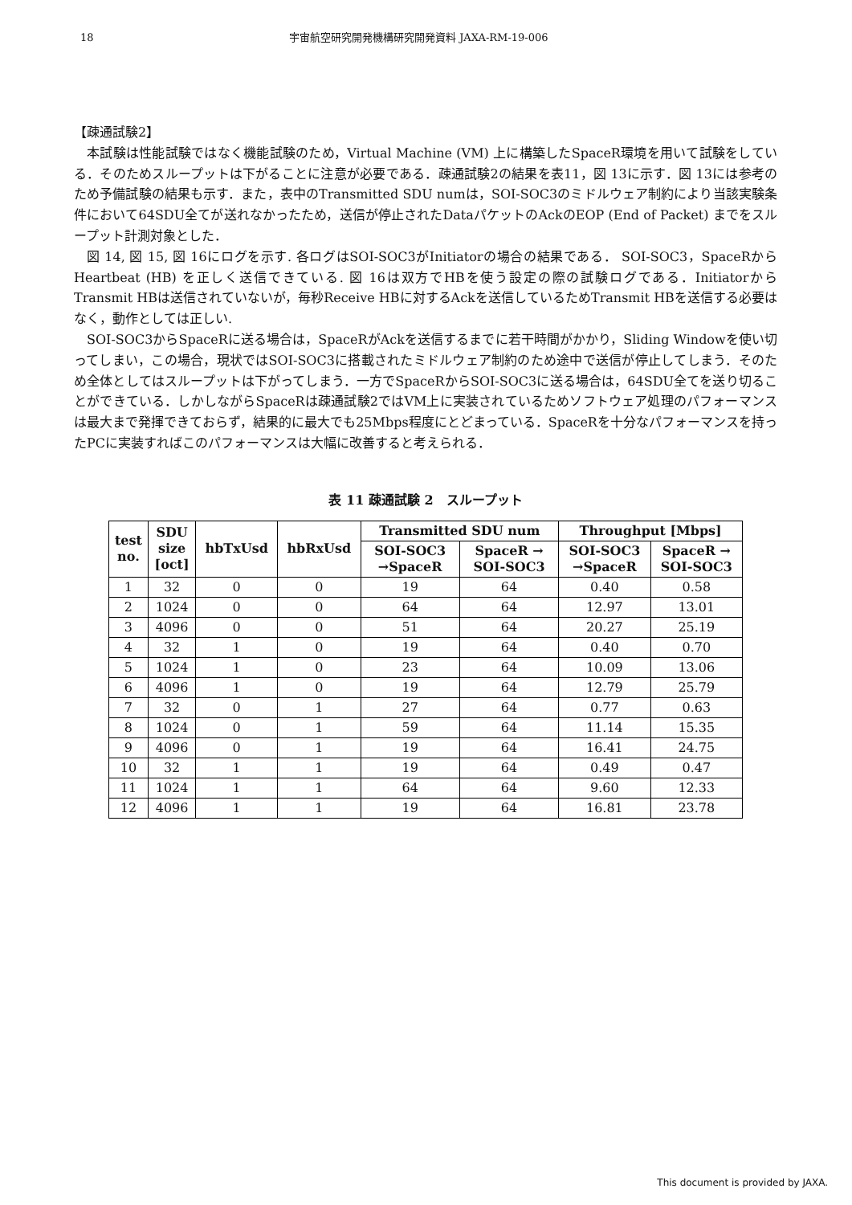18 宇宙航空研究開発機構研究開発資料 JAXA-RM-19-006
【疎通試験2】
本試験は性能試験ではなく機能試験のため，Virtual Machine (VM) 上に構築したSpaceR環境を用いて試験をしている．そのためスループットは下がることに注意が必要である．疎通試験2の結果を表11，図 13に示す．図 13には参考のため予備試験の結果も示す．また，表中のTransmitted SDU numは，SOI-SOC3のミドルウェア制約により当該実験条件において64SDU全てが送れなかったため，送信が停止されたDataパケットのAckのEOP (End of Packet) までをスループット計測対象とした．
図 14, 図 15, 図 16にログを示す. 各ログはSOI-SOC3がInitiatorの場合の結果である． SOI-SOC3，SpaceRからHeartbeat (HB) を正しく送信できている. 図 16は双方でHBを使う設定の際の試験ログである．InitiatorからTransmit HBは送信されていないが，毎秒Receive HBに対するAckを送信しているためTransmit HBを送信する必要はなく，動作としては正しい.
SOI-SOC3からSpaceRに送る場合は，SpaceRがAckを送信するまでに若干時間がかかり，Sliding Windowを使い切ってしまい，この場合，現状ではSOI-SOC3に搭載されたミドルウェア制約のため途中で送信が停止してしまう．そのため全体としてはスループットは下がってしまう．一方でSpaceRからSOI-SOC3に送る場合は，64SDU全てを送り切ることができている．しかしながらSpaceRは疎通試験2ではVM上に実装されているためソフトウェア処理のパフォーマンスは最大まで発揮できておらず，結果的に最大でも25Mbps程度にとどまっている．SpaceRを十分なパフォーマンスを持ったPCに実装すればこのパフォーマンスは大幅に改善すると考えられる．
表 11 疎通試験 2　スループット
| test no. | SDU size [oct] | hbTxUsd | hbRxUsd | Transmitted SDU num | | Throughput [Mbps] | |
| --- | --- | --- | --- | --- | --- | --- | --- |
| | | | | SOI-SOC3 →SpaceR | SpaceR → SOI-SOC3 | SOI-SOC3 →SpaceR | SpaceR → SOI-SOC3 |
| 1 | 32 | 0 | 0 | 19 | 64 | 0.40 | 0.58 |
| 2 | 1024 | 0 | 0 | 64 | 64 | 12.97 | 13.01 |
| 3 | 4096 | 0 | 0 | 51 | 64 | 20.27 | 25.19 |
| 4 | 32 | 1 | 0 | 19 | 64 | 0.40 | 0.70 |
| 5 | 1024 | 1 | 0 | 23 | 64 | 10.09 | 13.06 |
| 6 | 4096 | 1 | 0 | 19 | 64 | 12.79 | 25.79 |
| 7 | 32 | 0 | 1 | 27 | 64 | 0.77 | 0.63 |
| 8 | 1024 | 0 | 1 | 59 | 64 | 11.14 | 15.35 |
| 9 | 4096 | 0 | 1 | 19 | 64 | 16.41 | 24.75 |
| 10 | 32 | 1 | 1 | 19 | 64 | 0.49 | 0.47 |
| 11 | 1024 | 1 | 1 | 64 | 64 | 9.60 | 12.33 |
| 12 | 4096 | 1 | 1 | 19 | 64 | 16.81 | 23.78 |
This document is provided by JAXA.